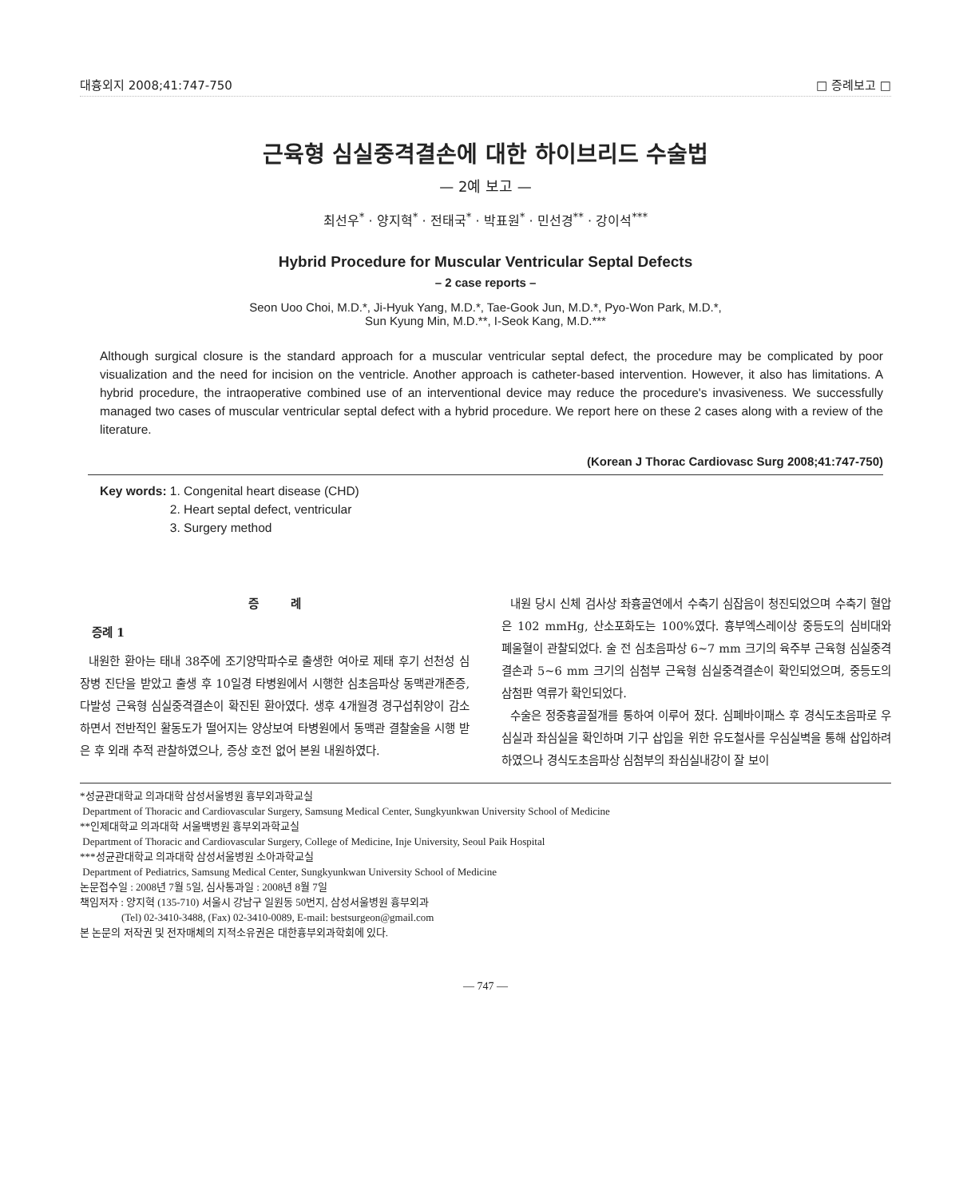대흉외지 2008;41:747-750 □ 증례보고 □
근육형 심실중격결손에 대한 하이브리드 수술법
— 2예 보고 —
최선우<sup>*</sup> · 양지혁<sup>*</sup> · 전태국<sup>*</sup> · 박표원<sup>*</sup> · 민선경<sup>**</sup> · 강이석<sup>***</sup>
Hybrid Procedure for Muscular Ventricular Septal Defects
– 2 case reports –
Seon Uoo Choi, M.D.*, Ji-Hyuk Yang, M.D.*, Tae-Gook Jun, M.D.*, Pyo-Won Park, M.D.*,
Sun Kyung Min, M.D.**, I-Seok Kang, M.D.***
Although surgical closure is the standard approach for a muscular ventricular septal defect, the procedure may be complicated by poor visualization and the need for incision on the ventricle. Another approach is catheter-based intervention. However, it also has limitations. A hybrid procedure, the intraoperative combined use of an interventional device may reduce the procedure's invasiveness. We successfully managed two cases of muscular ventricular septal defect with a hybrid procedure. We report here on these 2 cases along with a review of the literature.
(Korean J Thorac Cardiovasc Surg 2008;41:747-750)
Key words: 1. Congenital heart disease (CHD)
2. Heart septal defect, ventricular
3. Surgery method
증 례
증례 1
내원한 환아는 태내 38주에 조기양막파수로 출생한 여아로 제태 후기 선천성 심장병 진단을 받았고 출생 후 10일경 타병원에서 시행한 심초음파상 동맥관개존증, 다발성 근육형 심실중격결손이 확진된 환아였다. 생후 4개월경 경구섭취양이 감소하면서 전반적인 활동도가 떨어지는 양상보여 타병원에서 동맥관 결찰술을 시행 받은 후 외래 추적 관찰하였으나, 증상 호전 없어 본원 내원하였다.
내원 당시 신체 검사상 좌흉골연에서 수축기 심잡음이 청진되었으며 수축기 혈압은 102 mmHg, 산소포화도는 100%였다. 흉부엑스레이상 중등도의 심비대와 폐울혈이 관찰되었다. 술 전 심초음파상 6∼7 mm 크기의 육주부 근육형 심실중격결손과 5∼6 mm 크기의 심첨부 근육형 심실중격결손이 확인되었으며, 중등도의 삼첨판 역류가 확인되었다.
수술은 정중흉골절개를 통하여 이루어 졌다. 심폐바이패스 후 경식도초음파로 우심실과 좌심실을 확인하며 기구 삽입을 위한 유도철사를 우심실벽을 통해 삽입하려 하였으나 경식도초음파상 심첨부의 좌심실내강이 잘 보이
*성균관대학교 의과대학 삼성서울병원 흉부외과학교실
Department of Thoracic and Cardiovascular Surgery, Samsung Medical Center, Sungkyunkwan University School of Medicine
**인제대학교 의과대학 서울백병원 흉부외과학교실
Department of Thoracic and Cardiovascular Surgery, College of Medicine, Inje University, Seoul Paik Hospital
***성균관대학교 의과대학 삼성서울병원 소아과학교실
Department of Pediatrics, Samsung Medical Center, Sungkyunkwan University School of Medicine
논문접수일 : 2008년 7월 5일, 심사통과일 : 2008년 8월 7일
책임저자 : 양지혁 (135-710) 서울시 강남구 일원동 50번지, 삼성서울병원 흉부외과
(Tel) 02-3410-3488, (Fax) 02-3410-0089, E-mail: bestsurgeon@gmail.com
본 논문의 저작권 및 전자매체의 지적소유권은 대한흉부외과학회에 있다.
— 747 —